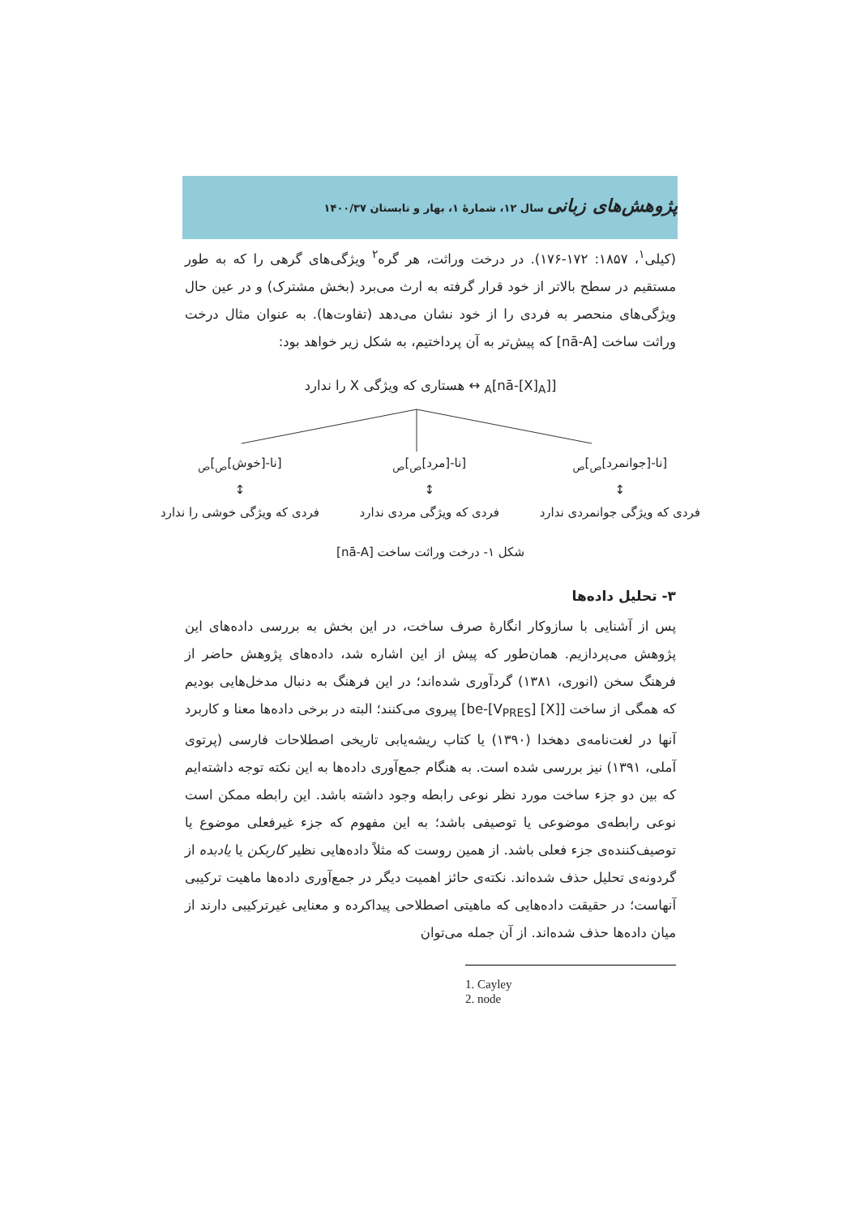پژوهش‌های زبانی سال ۱۲، شمارهٔ ۱، بهار و تابستان ۱۴۰۰/۳۷
(کیلی<sup>۱</sup>، ۱۸۵۷: ۱۷۲-۱۷۶). در درخت وراثت، هر گره<sup>۲</sup> ویژگی‌های گرهی را که به طور مستقیم در سطح بالاتر از خود قرار گرفته به ارث می‌برد (بخش مشترک) و در عین حال ویژگی‌های منحصر به فردی را از خود نشان می‌دهد (تفاوت‌ها). به عنوان مثال درخت وراثت ساخت [nā-A] که پیش‌تر به آن پرداختیم، به شکل زیر خواهد بود:
[[nā-[X]<sub>A</sub>]<sub>A</sub> ↔ هستاری که ویژگی X را ندارد
[نا-[جوانمرد]<sub>ص</sub>]<sub>ص</sub>
↕
فردی که ویژگی جوانمردی ندارد
[نا-[مرد]<sub>ص</sub>]<sub>ص</sub>
↕
فردی که ویژگی مردی ندارد
[نا-[خوش]<sub>ص</sub>]<sub>ص</sub>
↕
فردی که ویژگی خوشی را ندارد
شکل ۱- درخت وراثت ساخت [nā-A]
۳- تحلیل داده‌ها
پس از آشنایی با سازوکار انگارهٔ صرف ساخت، در این بخش به بررسی داده‌های این پژوهش می‌پردازیم. همان‌طور که پیش از این اشاره شد، داده‌های پژوهش حاضر از فرهنگ سخن (انوری، ۱۳۸۱) گردآوری شده‌اند؛ در این فرهنگ به دنبال مدخل‌هایی بودیم که همگی از ساخت [[X] be-[V<sub>PRES</sub>]] پیروی می‌کنند؛ البته در برخی داده‌ها معنا و کاربرد آنها در لغت‌نامه‌ی دهخدا (۱۳۹۰) یا کتاب ریشه‌یابی تاریخی اصطلاحات فارسی (پرتوی آملی، ۱۳۹۱) نیز بررسی شده است. به هنگام جمع‌آوری داده‌ها به این نکته توجه داشته‌ایم که بین دو جزء ساخت مورد نظر نوعی رابطه وجود داشته باشد. این رابطه ممکن است نوعی رابطه‌ی موضوعی یا توصیفی باشد؛ به این مفهوم که جزء غیرفعلی موضوع یا توصیف‌کننده‌ی جزء فعلی باشد. از همین روست که مثلاً داده‌هایی نظیر کاربکن یا یادبده از گردونه‌ی تحلیل حذف شده‌اند. نکته‌ی حائز اهمیت دیگر در جمع‌آوری داده‌ها ماهیت ترکیبی آنهاست؛ در حقیقت داده‌هایی که ماهیتی اصطلاحی پیداکرده و معنایی غیرترکیبی دارند از میان داده‌ها حذف شده‌اند. از آن جمله می‌توان
1. Cayley
2. node